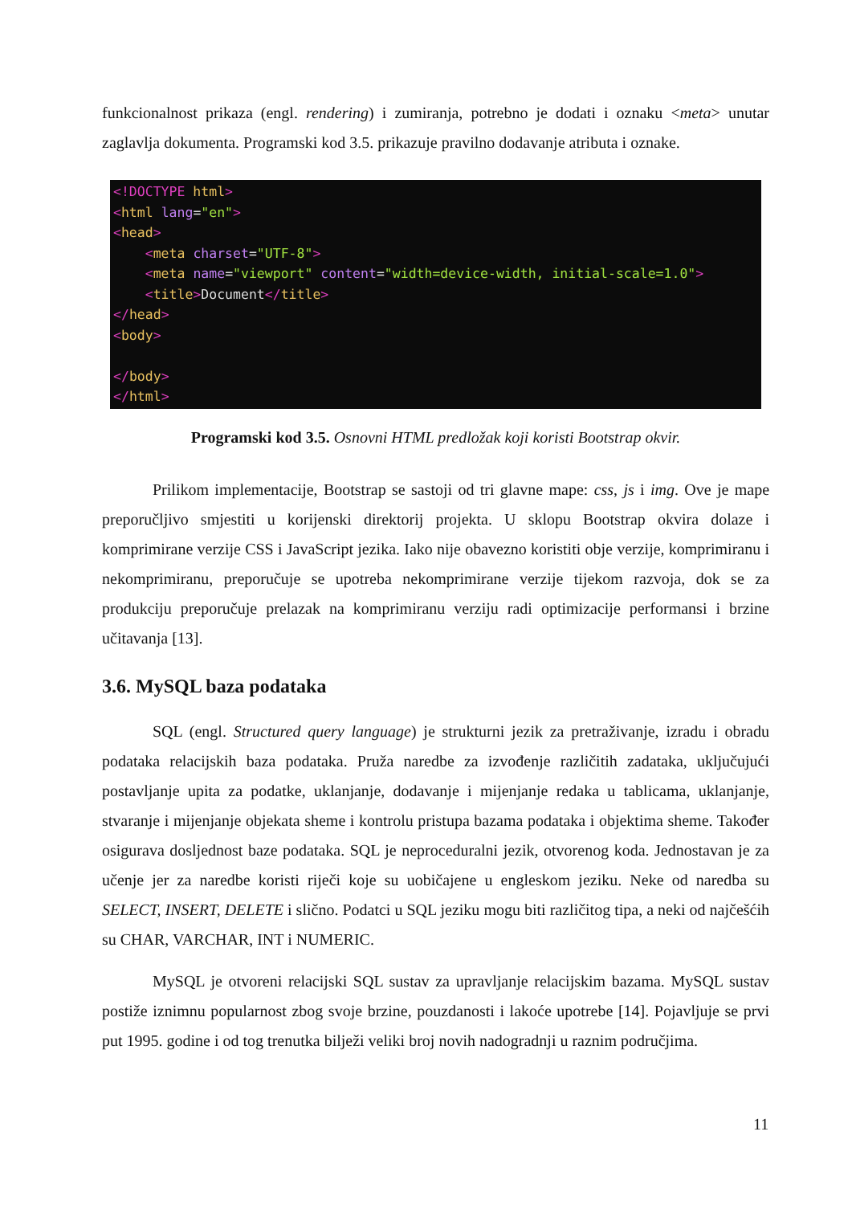funkcionalnost prikaza (engl. rendering) i zumiranja, potrebno je dodati i oznaku <meta> unutar zaglavlja dokumenta. Programski kod 3.5. prikazuje pravilno dodavanje atributa i oznake.
<!DOCTYPE html>
<html lang="en">
<head>
    <meta charset="UTF-8">
    <meta name="viewport" content="width=device-width, initial-scale=1.0">
    <title>Document</title>
</head>
<body>

</body>
</html>
Programski kod 3.5. Osnovni HTML predložak koji koristi Bootstrap okvir.
Prilikom implementacije, Bootstrap se sastoji od tri glavne mape: css, js i img. Ove je mape preporučljivo smjestiti u korijenski direktorij projekta. U sklopu Bootstrap okvira dolaze i komprimirane verzije CSS i JavaScript jezika. Iako nije obavezno koristiti obje verzije, komprimiranu i nekomprimiranu, preporučuje se upotreba nekomprimirane verzije tijekom razvoja, dok se za produkciju preporučuje prelazak na komprimiranu verziju radi optimizacije performansi i brzine učitavanja [13].
3.6. MySQL baza podataka
SQL (engl. Structured query language) je strukturni jezik za pretraživanje, izradu i obradu podataka relacijskih baza podataka. Pruža naredbe za izvođenje različitih zadataka, uključujući postavljanje upita za podatke, uklanjanje, dodavanje i mijenjanje redaka u tablicama, uklanjanje, stvaranje i mijenjanje objekata sheme i kontrolu pristupa bazama podataka i objektima sheme. Također osigurava dosljednost baze podataka. SQL je neproceduralni jezik, otvorenog koda. Jednostavan je za učenje jer za naredbe koristi riječi koje su uobičajene u engleskom jeziku. Neke od naredba su SELECT, INSERT, DELETE i slično. Podatci u SQL jeziku mogu biti različitog tipa, a neki od najčešćih su CHAR, VARCHAR, INT i NUMERIC.
MySQL je otvoreni relacijski SQL sustav za upravljanje relacijskim bazama. MySQL sustav postiže iznimnu popularnost zbog svoje brzine, pouzdanosti i lakoće upotrebe [14]. Pojavljuje se prvi put 1995. godine i od tog trenutka bilježi veliki broj novih nadogradnji u raznim područjima.
11